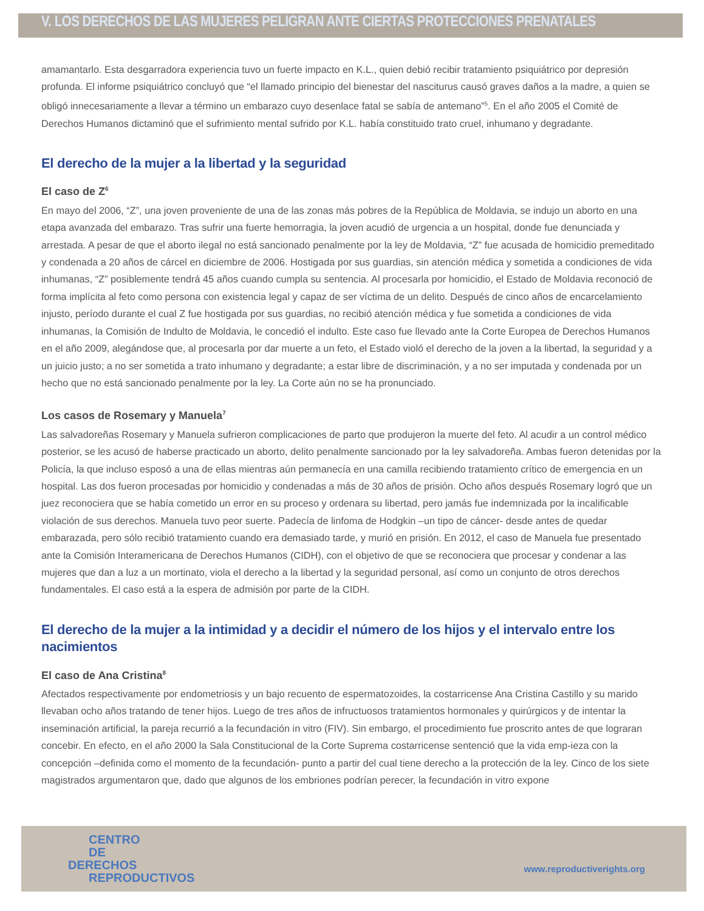V. LOS DERECHOS DE LAS MUJERES PELIGRAN ANTE CIERTAS PROTECCIONES PRENATALES
amamantarlo. Esta desgarradora experiencia tuvo un fuerte impacto en K.L., quien debió recibir tratamiento psiquiátrico por depresión profunda. El informe psiquiátrico concluyó que “el llamado principio del bienestar del nasciturus causó graves daños a la madre, a quien se obligó innecesariamente a llevar a término un embarazo cuyo desenlace fatal se sabía de antemano”<sup>5</sup>. En el año 2005 el Comité de Derechos Humanos dictaminó que el sufrimiento mental sufrido por K.L. había constituido trato cruel, inhumano y degradante.
El derecho de la mujer a la libertad y la seguridad
El caso de Z<sup>6</sup>
En mayo del 2006, “Z”, una joven proveniente de una de las zonas más pobres de la República de Moldavia, se indujo un aborto en una etapa avanzada del embarazo. Tras sufrir una fuerte hemorragia, la joven acudió de urgencia a un hospital, donde fue denunciada y arrestada. A pesar de que el aborto ilegal no está sancionado penalmente por la ley de Moldavia, “Z” fue acusada de homicidio premeditado y condenada a 20 años de cárcel en diciembre de 2006. Hostigada por sus guardias, sin atención médica y sometida a condiciones de vida inhumanas, “Z” posiblemente tendrá 45 años cuando cumpla su sentencia. Al procesarla por homicidio, el Estado de Moldavia reconoció de forma implícita al feto como persona con existencia legal y capaz de ser víctima de un delito. Después de cinco años de encarcelamiento injusto, período durante el cual Z fue hostigada por sus guardias, no recibió atención médica y fue sometida a condiciones de vida inhumanas, la Comisión de Indulto de Moldavia, le concedió el indulto. Este caso fue llevado ante la Corte Europea de Derechos Humanos en el año 2009, alegándose que, al procesarla por dar muerte a un feto, el Estado violó el derecho de la joven a la libertad, la seguridad y a un juicio justo; a no ser sometida a trato inhumano y degradante; a estar libre de discriminación, y a no ser imputada y condenada por un hecho que no está sancionado penalmente por la ley. La Corte aún no se ha pronunciado.
Los casos de Rosemary y Manuela<sup>7</sup>
Las salvadoreñas Rosemary y Manuela sufrieron complicaciones de parto que produjeron la muerte del feto. Al acudir a un control médico posterior, se les acusó de haberse practicado un aborto, delito penalmente sancionado por la ley salvadoreña. Ambas fueron detenidas por la Policía, la que incluso esposó a una de ellas mientras aún permanecía en una camilla recibiendo tratamiento crítico de emergencia en un hospital. Las dos fueron procesadas por homicidio y condenadas a más de 30 años de prisión. Ocho años después Rosemary logró que un juez reconociera que se había cometido un error en su proceso y ordenara su libertad, pero jamás fue indemnizada por la incalificable violación de sus derechos. Manuela tuvo peor suerte. Padecía de linfoma de Hodgkin –un tipo de cáncer- desde antes de quedar embarazada, pero sólo recibió tratamiento cuando era demasiado tarde, y murió en prisión. En 2012, el caso de Manuela fue presentado ante la Comisión Interamericana de Derechos Humanos (CIDH), con el objetivo de que se reconociera que procesar y condenar a las mujeres que dan a luz a un mortinato, viola el derecho a la libertad y la seguridad personal, así como un conjunto de otros derechos fundamentales. El caso está a la espera de admisión por parte de la CIDH.
El derecho de la mujer a la intimidad y a decidir el número de los hijos y el intervalo entre los nacimientos
El caso de Ana Cristina<sup>8</sup>
Afectados respectivamente por endometriosis y un bajo recuento de espermatozoides, la costarricense Ana Cristina Castillo y su marido llevaban ocho años tratando de tener hijos. Luego de tres años de infructuosos tratamientos hormonales y quirúrgicos y de intentar la inseminación artificial, la pareja recurrió a la fecundación in vitro (FIV). Sin embargo, el procedimiento fue proscrito antes de que lograran concebir. En efecto, en el año 2000 la Sala Constitucional de la Corte Suprema costarricense sentenció que la vida emp-ieza con la concepción –definida como el momento de la fecundación- punto a partir del cual tiene derecho a la protección de la ley. Cinco de los siete magistrados argumentaron que, dado que algunos de los embriones podrían perecer, la fecundación in vitro expone
CENTRO
DE
DERECHOS
REPRODUCTIVOS
www.reproductiverights.org